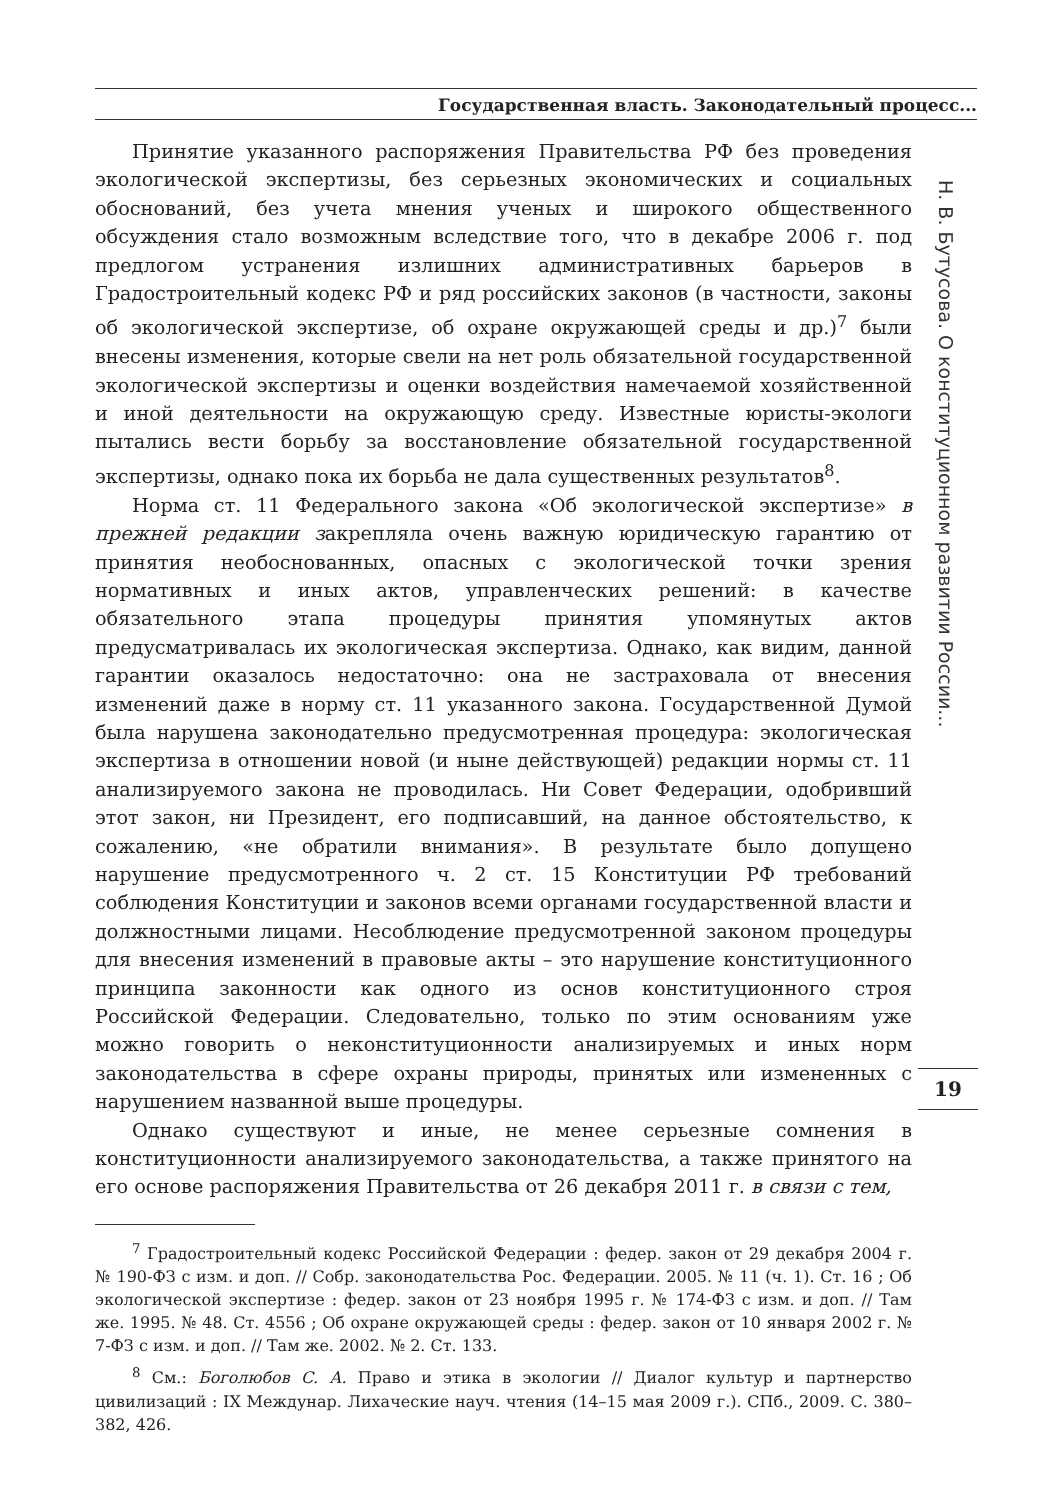Государственная власть. Законодательный процесс...
Принятие указанного распоряжения Правительства РФ без проведения экологической экспертизы, без серьезных экономических и социальных обоснований, без учета мнения ученых и широкого общественного обсуждения стало возможным вследствие того, что в декабре 2006 г. под предлогом устранения излишних административных барьеров в Градостроительный кодекс РФ и ряд российских законов (в частности, законы об экологической экспертизе, об охране окружающей среды и др.)<sup>7</sup> были внесены изменения, которые свели на нет роль обязательной государственной экологической экспертизы и оценки воздействия намечаемой хозяйственной и иной деятельности на окружающую среду. Известные юристы-экологи пытались вести борьбу за восстановление обязательной государственной экспертизы, однако пока их борьба не дала существенных результатов<sup>8</sup>.
Норма ст. 11 Федерального закона «Об экологической экспертизе» в прежней редакции закрепляла очень важную юридическую гарантию от принятия необоснованных, опасных с экологической точки зрения нормативных и иных актов, управленческих решений: в качестве обязательного этапа процедуры принятия упомянутых актов предусматривалась их экологическая экспертиза. Однако, как видим, данной гарантии оказалось недостаточно: она не застраховала от внесения изменений даже в норму ст. 11 указанного закона. Государственной Думой была нарушена законодательно предусмотренная процедура: экологическая экспертиза в отношении новой (и ныне действующей) редакции нормы ст. 11 анализируемого закона не проводилась. Ни Совет Федерации, одобривший этот закон, ни Президент, его подписавший, на данное обстоятельство, к сожалению, «не обратили внимания». В результате было допущено нарушение предусмотренного ч. 2 ст. 15 Конституции РФ требований соблюдения Конституции и законов всеми органами государственной власти и должностными лицами. Несоблюдение предусмотренной законом процедуры для внесения изменений в правовые акты – это нарушение конституционного принципа законности как одного из основ конституционного строя Российской Федерации. Следовательно, только по этим основаниям уже можно говорить о неконституционности анализируемых и иных норм законодательства в сфере охраны природы, принятых или измененных с нарушением названной выше процедуры.
Однако существуют и иные, не менее серьезные сомнения в конституционности анализируемого законодательства, а также принятого на его основе распоряжения Правительства от 26 декабря 2011 г. в связи с тем,
<sup>7</sup> Градостроительный кодекс Российской Федерации : федер. закон от 29 декабря 2004 г. № 190-ФЗ с изм. и доп. // Собр. законодательства Рос. Федерации. 2005. № 11 (ч. 1). Ст. 16 ; Об экологической экспертизе : федер. закон от 23 ноября 1995 г. № 174-ФЗ с изм. и доп. // Там же. 1995. № 48. Ст. 4556 ; Об охране окружающей среды : федер. закон от 10 января 2002 г. № 7-ФЗ с изм. и доп. // Там же. 2002. № 2. Ст. 133.
<sup>8</sup> См.: Боголюбов С. А. Право и этика в экологии // Диалог культур и партнерство цивилизаций : IX Междунар. Лихаческие науч. чтения (14–15 мая 2009 г.). СПб., 2009. С. 380–382, 426.
Н. В. Бутусова. О конституционном развитии России...
19